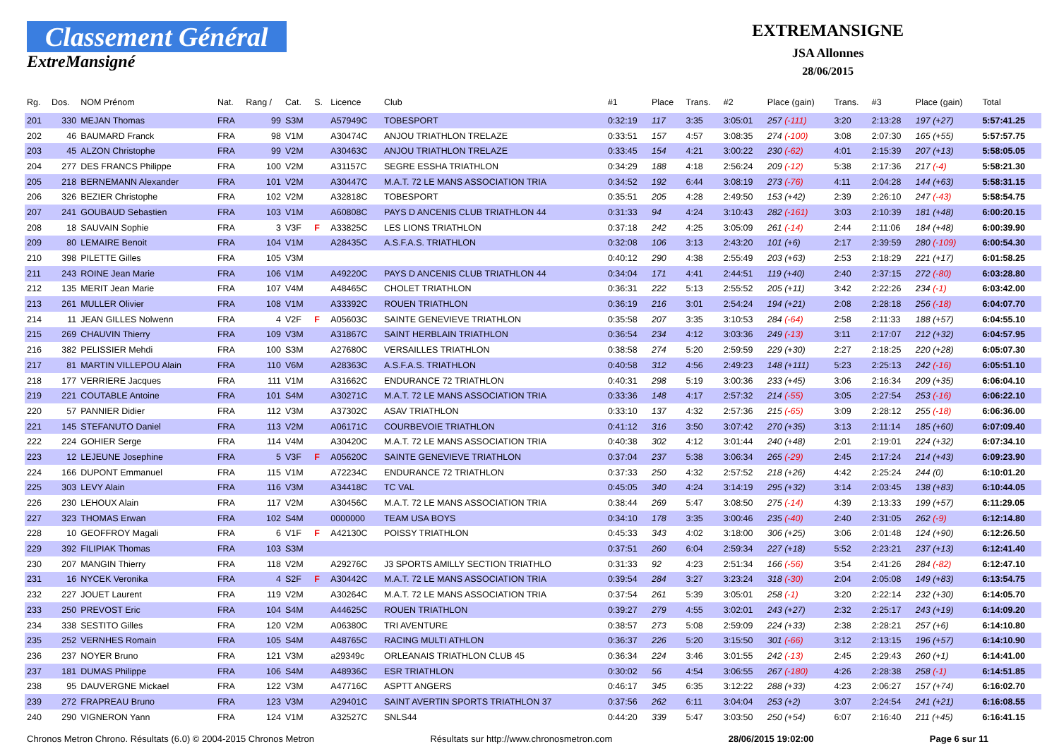Classement Général
ExtreMansigné
EXTREMANSIGNE
JSA Allonnes
28/06/2015
| Rg. | Dos. | NOM Prénom | Nat. | Rang / | Cat. | S. | Licence | Club | #1 | Place | Trans. | #2 | Place (gain) | Trans. | #3 | Place (gain) | Total |
| --- | --- | --- | --- | --- | --- | --- | --- | --- | --- | --- | --- | --- | --- | --- | --- | --- | --- |
| 201 | 330 | MEJAN Thomas | FRA | 99 | S3M | | A57949C | TOBESPORT | 0:32:19 | 117 | 3:35 | 3:05:01 | 257 (-111) | 3:20 | 2:13:28 | 197 (+27) | 5:57:41.25 |
| 202 | 46 | BAUMARD Franck | FRA | 98 | V1M | | A30474C | ANJOU TRIATHLON TRELAZE | 0:33:51 | 157 | 4:57 | 3:08:35 | 274 (-100) | 3:08 | 2:07:30 | 165 (+55) | 5:57:57.75 |
| 203 | 45 | ALZON Christophe | FRA | 99 | V2M | | A30463C | ANJOU TRIATHLON TRELAZE | 0:33:45 | 154 | 4:21 | 3:00:22 | 230 (-62) | 4:01 | 2:15:39 | 207 (+13) | 5:58:05.05 |
| 204 | 277 | DES FRANCS Philippe | FRA | 100 | V2M | | A31157C | SEGRE ESSHA TRIATHLON | 0:34:29 | 188 | 4:18 | 2:56:24 | 209 (-12) | 5:38 | 2:17:36 | 217 (-4) | 5:58:21.30 |
| 205 | 218 | BERNEMANN Alexander | FRA | 101 | V2M | | A30447C | M.A.T. 72 LE MANS ASSOCIATION TRIA | 0:34:52 | 192 | 6:44 | 3:08:19 | 273 (-76) | 4:11 | 2:04:28 | 144 (+63) | 5:58:31.15 |
| 206 | 326 | BEZIER Christophe | FRA | 102 | V2M | | A32818C | TOBESPORT | 0:35:51 | 205 | 4:28 | 2:49:50 | 153 (+42) | 2:39 | 2:26:10 | 247 (-43) | 5:58:54.75 |
| 207 | 241 | GOUBAUD Sebastien | FRA | 103 | V1M | | A60808C | PAYS D ANCENIS CLUB TRIATHLON 44 | 0:31:33 | 94 | 4:24 | 3:10:43 | 282 (-161) | 3:03 | 2:10:39 | 181 (+48) | 6:00:20.15 |
| 208 | 18 | SAUVAIN Sophie | FRA | 3 | V3F | F | A33825C | LES LIONS TRIATHLON | 0:37:18 | 242 | 4:25 | 3:05:09 | 261 (-14) | 2:44 | 2:11:06 | 184 (+48) | 6:00:39.90 |
| 209 | 80 | LEMAIRE Benoit | FRA | 104 | V1M | | A28435C | A.S.F.A.S. TRIATHLON | 0:32:08 | 106 | 3:13 | 2:43:20 | 101 (+6) | 2:17 | 2:39:59 | 280 (-109) | 6:00:54.30 |
| 210 | 398 | PILETTE Gilles | FRA | 105 | V3M | | | | 0:40:12 | 290 | 4:38 | 2:55:49 | 203 (+63) | 2:53 | 2:18:29 | 221 (+17) | 6:01:58.25 |
| 211 | 243 | ROINE Jean Marie | FRA | 106 | V1M | | A49220C | PAYS D ANCENIS CLUB TRIATHLON 44 | 0:34:04 | 171 | 4:41 | 2:44:51 | 119 (+40) | 2:40 | 2:37:15 | 272 (-80) | 6:03:28.80 |
| 212 | 135 | MERIT Jean Marie | FRA | 107 | V4M | | A48465C | CHOLET TRIATHLON | 0:36:31 | 222 | 5:13 | 2:55:52 | 205 (+11) | 3:42 | 2:22:26 | 234 (-1) | 6:03:42.00 |
| 213 | 261 | MULLER Olivier | FRA | 108 | V1M | | A33392C | ROUEN TRIATHLON | 0:36:19 | 216 | 3:01 | 2:54:24 | 194 (+21) | 2:08 | 2:28:18 | 256 (-18) | 6:04:07.70 |
| 214 | 11 | JEAN GILLES Nolwenn | FRA | 4 | V2F | F | A05603C | SAINTE GENEVIEVE TRIATHLON | 0:35:58 | 207 | 3:35 | 3:10:53 | 284 (-64) | 2:58 | 2:11:33 | 188 (+57) | 6:04:55.10 |
| 215 | 269 | CHAUVIN Thierry | FRA | 109 | V3M | | A31867C | SAINT HERBLAIN TRIATHLON | 0:36:54 | 234 | 4:12 | 3:03:36 | 249 (-13) | 3:11 | 2:17:07 | 212 (+32) | 6:04:57.95 |
| 216 | 382 | PELISSIER Mehdi | FRA | 100 | S3M | | A27680C | VERSAILLES TRIATHLON | 0:38:58 | 274 | 5:20 | 2:59:59 | 229 (+30) | 2:27 | 2:18:25 | 220 (+28) | 6:05:07.30 |
| 217 | 81 | MARTIN VILLEPOU Alain | FRA | 110 | V6M | | A28363C | A.S.F.A.S. TRIATHLON | 0:40:58 | 312 | 4:56 | 2:49:23 | 148 (+111) | 5:23 | 2:25:13 | 242 (-16) | 6:05:51.10 |
| 218 | 177 | VERRIERE Jacques | FRA | 111 | V1M | | A31662C | ENDURANCE 72 TRIATHLON | 0:40:31 | 298 | 5:19 | 3:00:36 | 233 (+45) | 3:06 | 2:16:34 | 209 (+35) | 6:06:04.10 |
| 219 | 221 | COUTABLE Antoine | FRA | 101 | S4M | | A30271C | M.A.T. 72 LE MANS ASSOCIATION TRIA | 0:33:36 | 148 | 4:17 | 2:57:32 | 214 (-55) | 3:05 | 2:27:54 | 253 (-16) | 6:06:22.10 |
| 220 | 57 | PANNIER Didier | FRA | 112 | V3M | | A37302C | ASAV TRIATHLON | 0:33:10 | 137 | 4:32 | 2:57:36 | 215 (-65) | 3:09 | 2:28:12 | 255 (-18) | 6:06:36.00 |
| 221 | 145 | STEFANUTO Daniel | FRA | 113 | V2M | | A06171C | COURBEVOIE TRIATHLON | 0:41:12 | 316 | 3:50 | 3:07:42 | 270 (+35) | 3:13 | 2:11:14 | 185 (+60) | 6:07:09.40 |
| 222 | 224 | GOHIER Serge | FRA | 114 | V4M | | A30420C | M.A.T. 72 LE MANS ASSOCIATION TRIA | 0:40:38 | 302 | 4:12 | 3:01:44 | 240 (+48) | 2:01 | 2:19:01 | 224 (+32) | 6:07:34.10 |
| 223 | 12 | LEJEUNE Josephine | FRA | 5 | V3F | F | A05620C | SAINTE GENEVIEVE TRIATHLON | 0:37:04 | 237 | 5:38 | 3:06:34 | 265 (-29) | 2:45 | 2:17:24 | 214 (+43) | 6:09:23.90 |
| 224 | 166 | DUPONT Emmanuel | FRA | 115 | V1M | | A72234C | ENDURANCE 72 TRIATHLON | 0:37:33 | 250 | 4:32 | 2:57:52 | 218 (+26) | 4:42 | 2:25:24 | 244 (0) | 6:10:01.20 |
| 225 | 303 | LEVY Alain | FRA | 116 | V3M | | A34418C | TC VAL | 0:45:05 | 340 | 4:24 | 3:14:19 | 295 (+32) | 3:14 | 2:03:45 | 138 (+83) | 6:10:44.05 |
| 226 | 230 | LEHOUX Alain | FRA | 117 | V2M | | A30456C | M.A.T. 72 LE MANS ASSOCIATION TRIA | 0:38:44 | 269 | 5:47 | 3:08:50 | 275 (-14) | 4:39 | 2:13:33 | 199 (+57) | 6:11:29.05 |
| 227 | 323 | THOMAS Erwan | FRA | 102 | S4M | | 0000000 | TEAM USA BOYS | 0:34:10 | 178 | 3:35 | 3:00:46 | 235 (-40) | 2:40 | 2:31:05 | 262 (-9) | 6:12:14.80 |
| 228 | 10 | GEOFFROY Magali | FRA | 6 | V1F | F | A42130C | POISSY TRIATHLON | 0:45:33 | 343 | 4:02 | 3:18:00 | 306 (+25) | 3:06 | 2:01:48 | 124 (+90) | 6:12:26.50 |
| 229 | 392 | FILIPIAK Thomas | FRA | 103 | S3M | | | | 0:37:51 | 260 | 6:04 | 2:59:34 | 227 (+18) | 5:52 | 2:23:21 | 237 (+13) | 6:12:41.40 |
| 230 | 207 | MANGIN Thierry | FRA | 118 | V2M | | A29276C | J3 SPORTS AMILLY SECTION TRIATHLO | 0:31:33 | 92 | 4:23 | 2:51:34 | 166 (-56) | 3:54 | 2:41:26 | 284 (-82) | 6:12:47.10 |
| 231 | 16 | NYCEK Veronika | FRA | 4 | S2F | F | A30442C | M.A.T. 72 LE MANS ASSOCIATION TRIA | 0:39:54 | 284 | 3:27 | 3:23:24 | 318 (-30) | 2:04 | 2:05:08 | 149 (+83) | 6:13:54.75 |
| 232 | 227 | JOUET Laurent | FRA | 119 | V2M | | A30264C | M.A.T. 72 LE MANS ASSOCIATION TRIA | 0:37:54 | 261 | 5:39 | 3:05:01 | 258 (-1) | 3:20 | 2:22:14 | 232 (+30) | 6:14:05.70 |
| 233 | 250 | PREVOST Eric | FRA | 104 | S4M | | A44625C | ROUEN TRIATHLON | 0:39:27 | 279 | 4:55 | 3:02:01 | 243 (+27) | 2:32 | 2:25:17 | 243 (+19) | 6:14:09.20 |
| 234 | 338 | SESTITO Gilles | FRA | 120 | V2M | | A06380C | TRI AVENTURE | 0:38:57 | 273 | 5:08 | 2:59:09 | 224 (+33) | 2:38 | 2:28:21 | 257 (+6) | 6:14:10.80 |
| 235 | 252 | VERNHES Romain | FRA | 105 | S4M | | A48765C | RACING MULTI ATHLON | 0:36:37 | 226 | 5:20 | 3:15:50 | 301 (-66) | 3:12 | 2:13:15 | 196 (+57) | 6:14:10.90 |
| 236 | 237 | NOYER Bruno | FRA | 121 | V3M | | a29349c | ORLEANAIS TRIATHLON CLUB 45 | 0:36:34 | 224 | 3:46 | 3:01:55 | 242 (-13) | 2:45 | 2:29:43 | 260 (+1) | 6:14:41.00 |
| 237 | 181 | DUMAS Philippe | FRA | 106 | S4M | | A48936C | ESR TRIATHLON | 0:30:02 | 56 | 4:54 | 3:06:55 | 267 (-180) | 4:26 | 2:28:38 | 258 (-1) | 6:14:51.85 |
| 238 | 95 | DAUVERGNE Mickael | FRA | 122 | V3M | | A47716C | ASPTT ANGERS | 0:46:17 | 345 | 6:35 | 3:12:22 | 288 (+33) | 4:23 | 2:06:27 | 157 (+74) | 6:16:02.70 |
| 239 | 272 | FRAPREAU Bruno | FRA | 123 | V3M | | A29401C | SAINT AVERTIN SPORTS TRIATHLON 37 | 0:37:56 | 262 | 6:11 | 3:04:04 | 253 (+2) | 3:07 | 2:24:54 | 241 (+21) | 6:16:08.55 |
| 240 | 290 | VIGNERON Yann | FRA | 124 | V1M | | A32527C | SNLS44 | 0:44:20 | 339 | 5:47 | 3:03:50 | 250 (+54) | 6:07 | 2:16:40 | 211 (+45) | 6:16:41.15 |
Chronos Metron Chrono. Résultats (6.0) © 2004-2015 Chronos Metron Résultats sur http://www.chronosmetron.com 28/06/2015 19:02:00 Page 6 sur 11